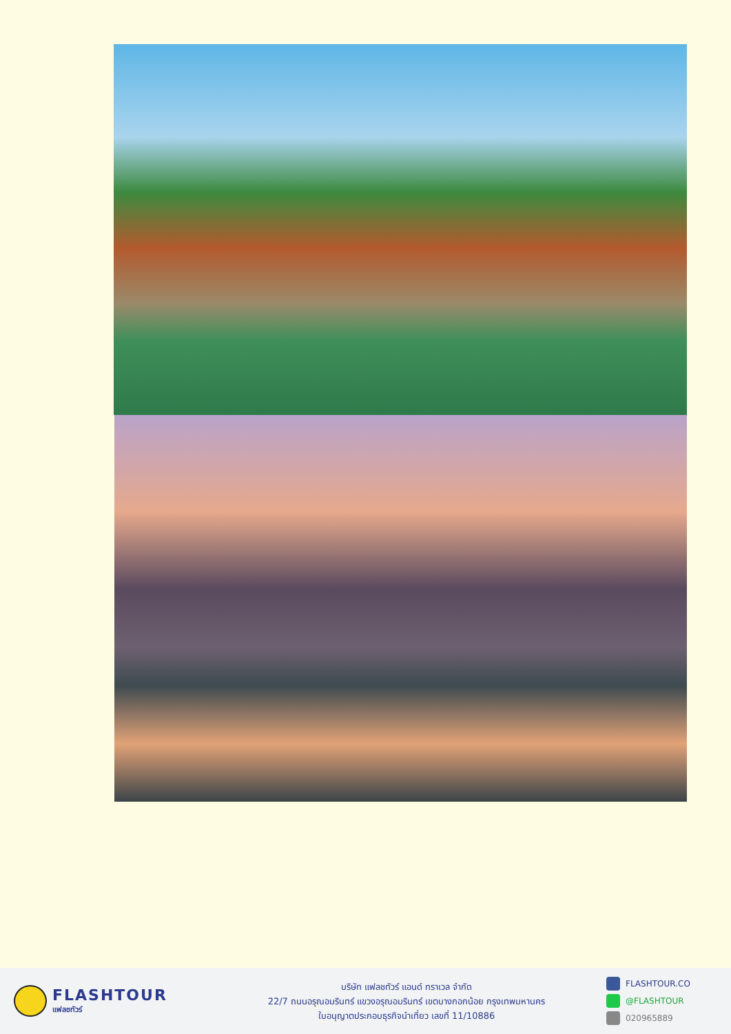FLASHTOUR
แฟลชทัวร์
บริษัท แฟลชทัวร์ แอนด์ ทราเวล จำกัด
22/7 ถนนอรุณอมรินทร์ แขวงอรุณอมรินทร์ เขตบางกอกน้อย กรุงเทพมหานคร
ใบอนุญาตประกอบธุรกิจนำเที่ยว เลขที่ 11/10886
FLASHTOUR.CO
@FLASHTOUR
020965889